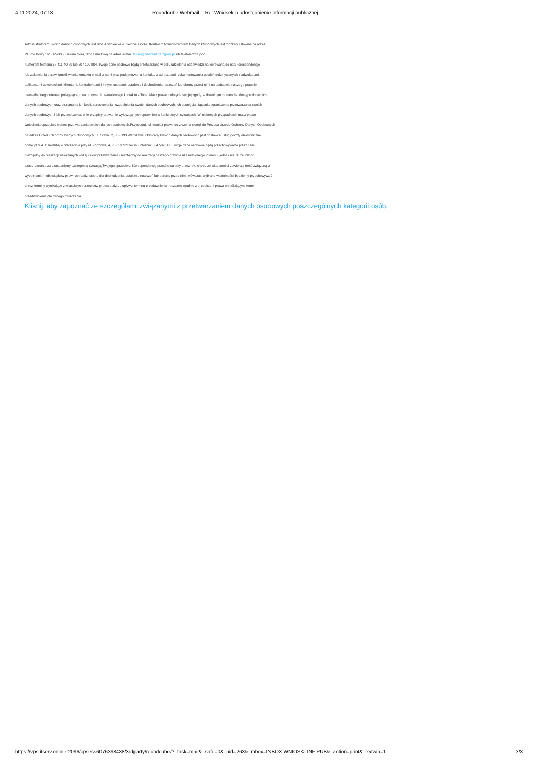4.11.2024, 07:18 Roundcube Webmail :: Re: Wniosek o udostępnienie informacji publicznej
Administratorem Twoich danych osobowych jest Izba Adwokacka w Zielonej Górze. Kontakt z Administratorem Danych Osobowych jest możliwy listownie na adres:
Pl. Pocztowy 16/5, 65-305 Zielona Góra, drogą mailową na adres e-mail: biuro@adwokatura.zgora.pl lub telefoniczną pod
numerem telefonu 68 411 40 89 lub 507 100 904. Twoje dane osobowe będą przetwarzane w celu udzielenia odpowiedzi na kierowaną do nas korespondencję
lub załatwiania spraw, umożliwienia kontaktu e-mail z nami oraz podejmowania kontaktu z adresatami, dokumentowania ustaleń dokonywanych z adwokatami,
aplikantami adwokackimi, klientami, kontrahentami i innymi osobami, ustalenia i dochodzenia roszczeń lub obrony przed nimi na podstawie naszego prawnie
uzasadnionego interesu polegającego na utrzymaniu e-mailowego kontaktu z Tobą. Masz prawo cofnięcia swojej zgody w dowolnym momencie, dostępu do swoich
danych osobowych oraz otrzymania ich kopii, sprostowania i uzupełnienia swoich danych osobowych, ich usunięcia, żądania ograniczenia przetwarzania swoich
danych osobowych i ich przenoszenia, o ile przepisy prawa nie wyłączają tych uprawnień w konkretnych sytuacjach. W niektórych przypadkach masz prawo
wniesienia sprzeciwu wobec przetwarzania swoich danych osobowych.Przysługuje ci również prawo do złożenia skargi do Prezesa Urzędu Ochrony Danych Osobowych
na adres Urzędu Ochrony Danych Osobowych: ul. Stawki 2, 00 - 193 Warszawa. Odbiorcą Twoich danych osobowych jest dostawca usług poczty elektronicznej
home.pl S.A. z siedzibą w Szczecinie przy ul. Zbożowej 4, 70-653 Szczecin - infolinia: 504 502 500. Twoje dane osobowe będą przechowywane przez czas
niezbędny do realizacji wskazanych wyżej celów przetwarzania i niezbędny do realizacji naszego prawnie uzasadnionego interesu, jednak nie dłużej niż do
czasu uznania za uzasadniony szczególną sytuacją Twojego sprzeciwu. Korespondencję przechowujemy przez rok, chyba że wiadomości zawierają treść związaną z
wypełnianiem obowiązków prawnych bądź istotną dla dochodzenia, ustalenia roszczeń lub obrony przed nimi, wówczas wybrane wiadomości będziemy przechowywać
przez terminy wynikające z właściwych przepisów prawa bądź do upływu terminu przedawnienia roszczeń zgodnie z przepisami prawa określającymi termin
przedawnienia dla danego roszczenia
Kliknij, aby zapoznać ze szczegółami związanymi z przetwarzaniem danych osobowych poszczególnych kategorii osób.
https://vps.itserv.online:2096/cpsess6076398438/3rdparty/roundcube/?_task=mail&_safe=0&_uid=263&_mbox=INBOX.WNIOSKI INF PUB&_action=print&_extwin=1 3/3